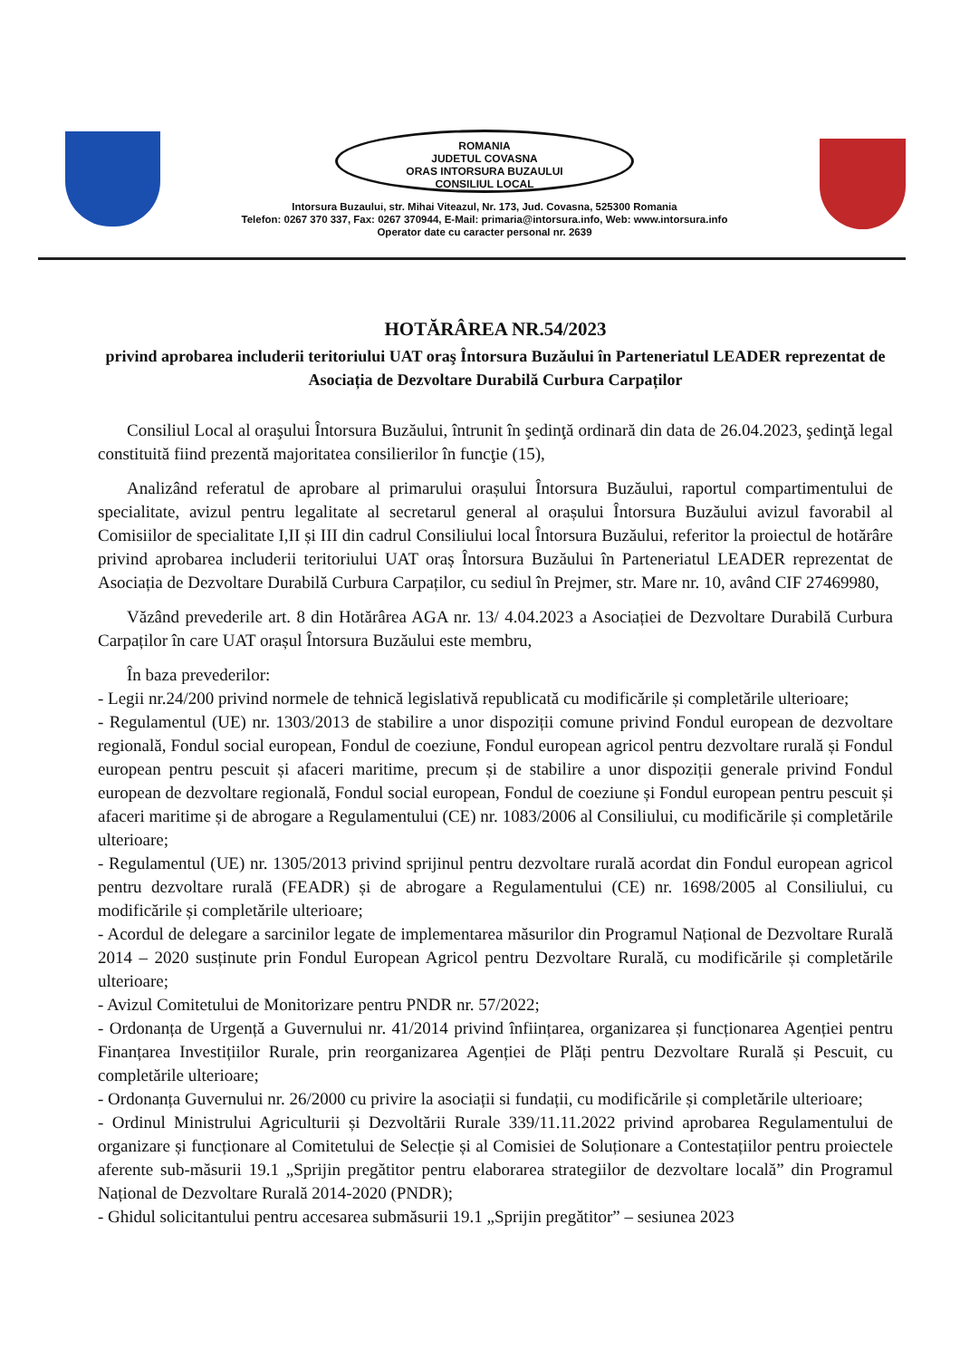ROMANIA
JUDETUL COVASNA
ORAS INTORSURA BUZAULUI
CONSILIUL LOCAL
Intorsura Buzaului, str. Mihai Viteazul, Nr. 173, Jud. Covasna, 525300 Romania
Telefon: 0267 370 337, Fax: 0267 370944, E-Mail: primaria@intorsura.info, Web: www.intorsura.info
Operator date cu caracter personal nr. 2639
HOTĂRÂREA NR.54/2023
privind aprobarea includerii teritoriului UAT oraş Întorsura Buzăului în Parteneriatul LEADER reprezentat de Asociația de Dezvoltare Durabilă Curbura Carpaților
Consiliul Local al oraşului Întorsura Buzăului, întrunit în şedinţă ordinară din data de 26.04.2023, şedinţă legal constituită fiind prezentă majoritatea consilierilor în funcţie (15),
Analizând referatul de aprobare al primarului orașului Întorsura Buzăului, raportul compartimentului de specialitate, avizul pentru legalitate al secretarul general al orașului Întorsura Buzăului avizul favorabil al Comisiilor de specialitate I,II și III din cadrul Consiliului local Întorsura Buzăului, referitor la proiectul de hotărâre privind aprobarea includerii teritoriului UAT oraș Întorsura Buzăului în Parteneriatul LEADER reprezentat de Asociația de Dezvoltare Durabilă Curbura Carpaților, cu sediul în Prejmer, str. Mare nr. 10, având CIF 27469980,
Văzând prevederile art. 8 din Hotărârea AGA nr. 13/ 4.04.2023 a Asociației de Dezvoltare Durabilă Curbura Carpaților în care UAT orașul Întorsura Buzăului este membru,
În baza prevederilor:
- Legii nr.24/200 privind normele de tehnică legislativă republicată cu modificările și completările ulterioare;
- Regulamentul (UE) nr. 1303/2013 de stabilire a unor dispoziții comune privind Fondul european de dezvoltare regională, Fondul social european, Fondul de coeziune, Fondul european agricol pentru dezvoltare rurală și Fondul european pentru pescuit și afaceri maritime, precum și de stabilire a unor dispoziții generale privind Fondul european de dezvoltare regională, Fondul social european, Fondul de coeziune și Fondul european pentru pescuit și afaceri maritime și de abrogare a Regulamentului (CE) nr. 1083/2006 al Consiliului, cu modificările și completările ulterioare;
- Regulamentul (UE) nr. 1305/2013 privind sprijinul pentru dezvoltare rurală acordat din Fondul european agricol pentru dezvoltare rurală (FEADR) și de abrogare a Regulamentului (CE) nr. 1698/2005 al Consiliului, cu modificările și completările ulterioare;
- Acordul de delegare a sarcinilor legate de implementarea măsurilor din Programul Național de Dezvoltare Rurală 2014 – 2020 susținute prin Fondul European Agricol pentru Dezvoltare Rurală, cu modificările și completările ulterioare;
- Avizul Comitetului de Monitorizare pentru PNDR nr. 57/2022;
- Ordonanța de Urgență a Guvernului nr. 41/2014 privind înființarea, organizarea și funcționarea Agenției pentru Finanțarea Investițiilor Rurale, prin reorganizarea Agenției de Plăți pentru Dezvoltare Rurală și Pescuit, cu completările ulterioare;
- Ordonanța Guvernului nr. 26/2000 cu privire la asociații si fundații, cu modificările și completările ulterioare;
- Ordinul Ministrului Agriculturii și Dezvoltării Rurale 339/11.11.2022 privind aprobarea Regulamentului de organizare și funcționare al Comitetului de Selecție și al Comisiei de Soluționare a Contestațiilor pentru proiectele aferente sub-măsurii 19.1 „Sprijin pregătitor pentru elaborarea strategiilor de dezvoltare locală” din Programul Național de Dezvoltare Rurală 2014-2020 (PNDR);
- Ghidul solicitantului pentru accesarea submăsurii 19.1 „Sprijin pregătitor” – sesiunea 2023